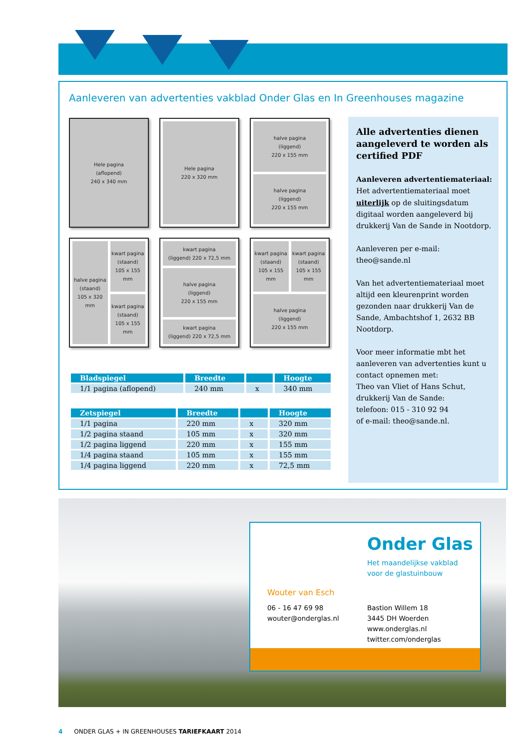Aanleveren van advertenties vakblad Onder Glas en In Greenhouses magazine
Hele pagina
(aflopend)
240 x 340 mm
Hele pagina
220 x 320 mm
halve pagina
(liggend)
220 x 155 mm
halve pagina
(liggend)
220 x 155 mm
halve pagina
(staand)
105 x 320 mm
kwart pagina
(staand)
105 x 155 mm
kwart pagina
(staand)
105 x 155 mm
kwart pagina
(liggend) 220 x 72,5 mm
halve pagina
(liggend)
220 x 155 mm
kwart pagina
(liggend) 220 x 72,5 mm
kwart pagina
(staand)
105 x 155 mm
kwart pagina
(staand)
105 x 155 mm
halve pagina
(liggend)
220 x 155 mm
| Bladspiegel | Breedte | | Hoogte |
| --- | --- | --- | --- |
| 1/1 pagina (aflopend) | 240 mm | x | 340 mm |
| Zetspiegel | Breedte | | Hoogte |
| --- | --- | --- | --- |
| 1/1 pagina | 220 mm | x | 320 mm |
| 1/2 pagina staand | 105 mm | x | 320 mm |
| 1/2 pagina liggend | 220 mm | x | 155 mm |
| 1/4 pagina staand | 105 mm | x | 155 mm |
| 1/4 pagina liggend | 220 mm | x | 72,5 mm |
Alle advertenties dienen aangeleverd te worden als certified PDF
Aanleveren advertentiemateriaal:
Het advertentiemateriaal moet uiterlijk op de sluitingsdatum digitaal worden aangeleverd bij drukkerij Van de Sande in Nootdorp.
Aanleveren per e-mail:
theo@sande.nl
Van het advertentiemateriaal moet altijd een kleurenprint worden gezonden naar drukkerij Van de Sande, Ambachtshof 1, 2632 BB Nootdorp.
Voor meer informatie mbt het aanleveren van advertenties kunt u contact opnemen met:
Theo van Vliet of Hans Schut, drukkerij Van de Sande:
telefoon: 015 - 310 92 94
of e-mail: theo@sande.nl.
Onder Glas
Het maandelijkse vakblad
voor de glastuinbouw
Wouter van Esch
06 - 16 47 69 98
wouter@onderglas.nl
Bastion Willem 18
3445 DH Woerden
www.onderglas.nl
twitter.com/onderglas
4 ONDER GLAS + IN GREENHOUSES TARIEFKAART 2014